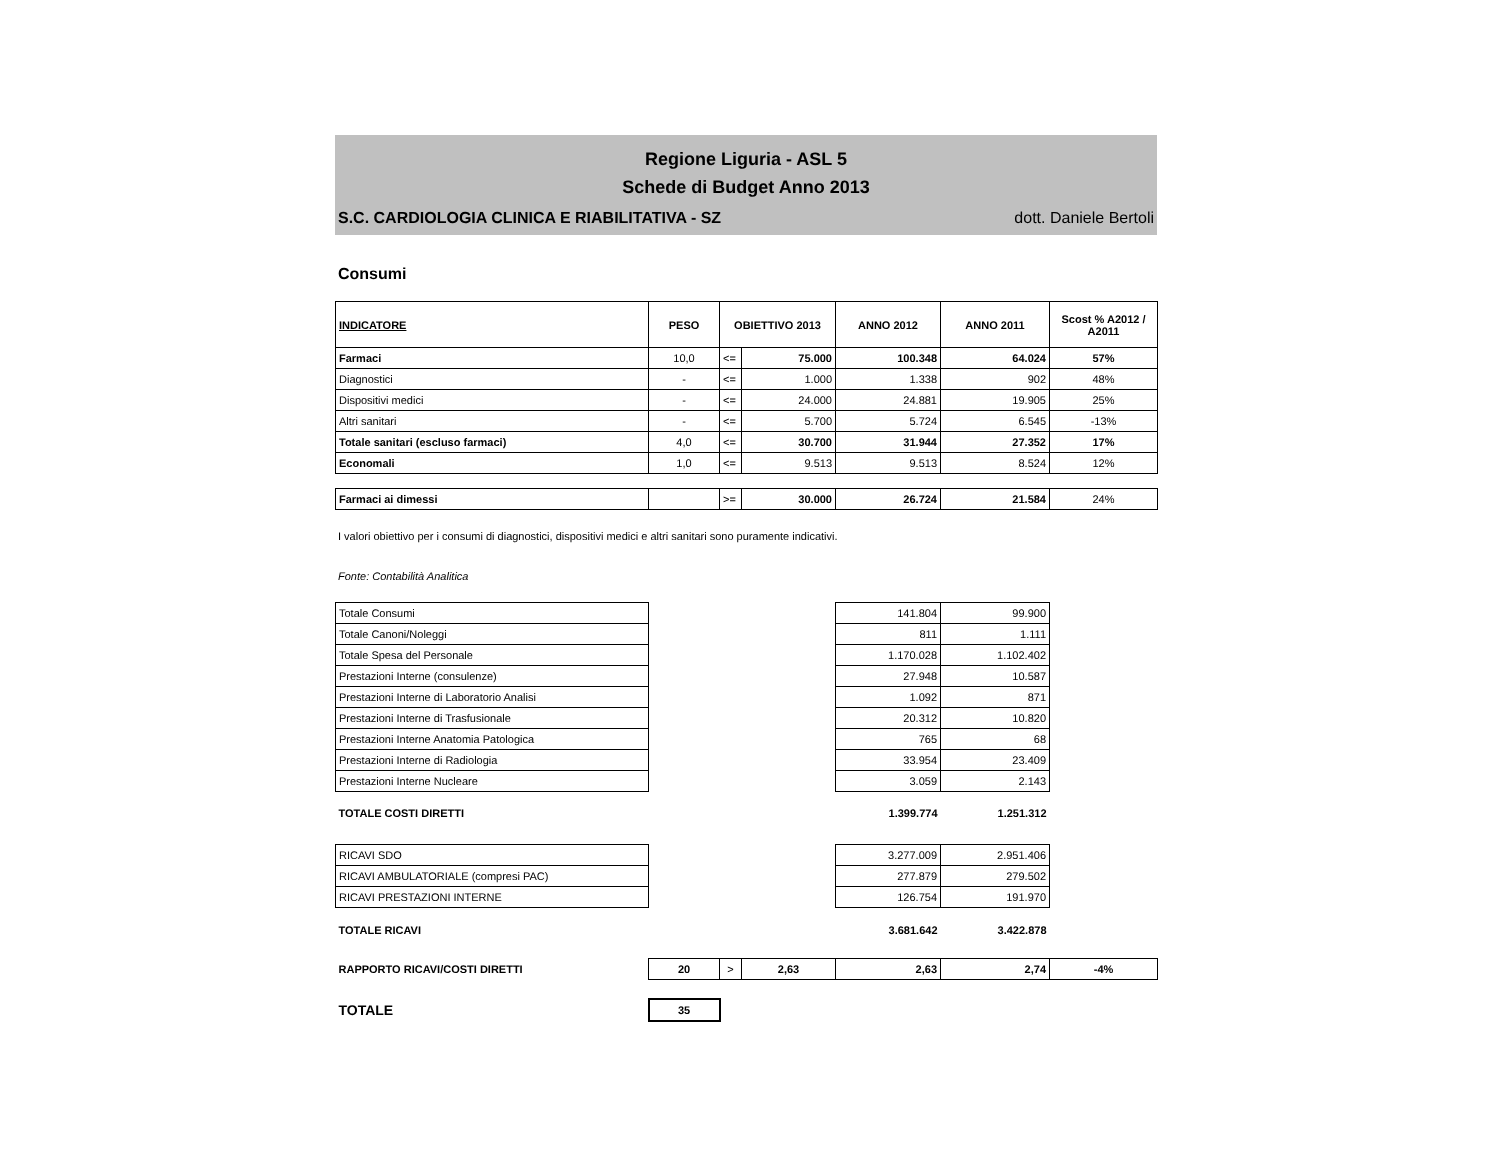Regione Liguria - ASL 5
Schede di Budget Anno 2013
S.C. CARDIOLOGIA CLINICA E RIABILITATIVA - SZ dott. Daniele Bertoli
Consumi
| INDICATORE | PESO | OBIETTIVO 2013 | | ANNO 2012 | ANNO 2011 | Scost % A2012 / A2011 |
| --- | --- | --- | --- | --- | --- | --- |
| Farmaci | 10,0 | <= | 75.000 | 100.348 | 64.024 | 57% |
| Diagnostici | - | <= | 1.000 | 1.338 | 902 | 48% |
| Dispositivi medici | - | <= | 24.000 | 24.881 | 19.905 | 25% |
| Altri sanitari | - | <= | 5.700 | 5.724 | 6.545 | -13% |
| Totale sanitari (escluso farmaci) | 4,0 | <= | 30.700 | 31.944 | 27.352 | 17% |
| Economali | 1,0 | <= | 9.513 | 9.513 | 8.524 | 12% |
| Farmaci ai dimessi | | >= | 30.000 | 26.724 | 21.584 | 24% |
I valori obiettivo per i consumi di diagnostici, dispositivi medici e altri sanitari sono puramente indicativi.
Fonte: Contabilità Analitica
| Totale Consumi | | | | 141.804 | 99.900 | |
| Totale Canoni/Noleggi | | | | 811 | 1.111 | |
| Totale Spesa del Personale | | | | 1.170.028 | 1.102.402 | |
| Prestazioni Interne (consulenze) | | | | 27.948 | 10.587 | |
| Prestazioni Interne di Laboratorio Analisi | | | | 1.092 | 871 | |
| Prestazioni Interne di Trasfusionale | | | | 20.312 | 10.820 | |
| Prestazioni Interne Anatomia Patologica | | | | 765 | 68 | |
| Prestazioni Interne di Radiologia | | | | 33.954 | 23.409 | |
| Prestazioni Interne Nucleare | | | | 3.059 | 2.143 | |
| TOTALE COSTI DIRETTI | | | | 1.399.774 | 1.251.312 | |
| RICAVI SDO | | | | 3.277.009 | 2.951.406 | |
| RICAVI AMBULATORIALE (compresi PAC) | | | | 277.879 | 279.502 | |
| RICAVI PRESTAZIONI INTERNE | | | | 126.754 | 191.970 | |
| TOTALE RICAVI | | | | 3.681.642 | 3.422.878 | |
| RAPPORTO RICAVI/COSTI DIRETTI | 20 | > | 2,63 | 2,63 | 2,74 | -4% |
| TOTALE | 35 | | | | | |